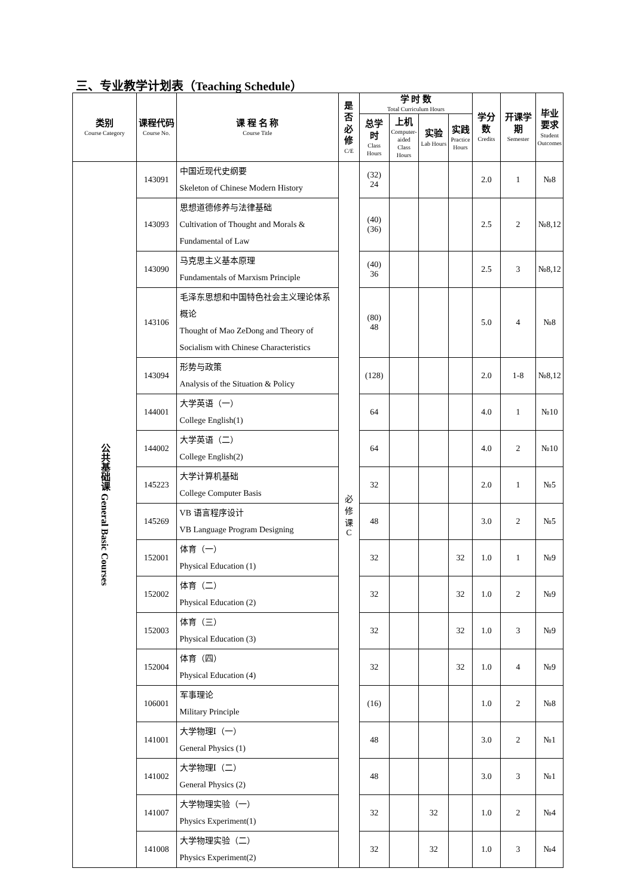三、专业教学计划表（Teaching Schedule）
| 类别 Course Category | 课程代码 Course No. | 课 程 名 称 Course Title | 是否必修 C/E | 学 时 数 Total Curriculum Hours | | | | 学分数 Credits | 开课学期 Semester | 毕业要求 Student Outcomes |
| --- | --- | --- | --- | --- | --- | --- | --- | --- | --- | --- |
| | | | | 总学时 Class Hours | 上机 Computer-aided Class Hours | 实验 Lab Hours | 实践 Practice Hours | | | |
| 公共基础课 General Basic Courses | 143091 | 中国近现代史纲要 Skeleton of Chinese Modern History | 必 修 课 C | (32) 24 | | | | 2.0 | 1 | №8 |
| | 143093 | 思想道德修养与法律基础 Cultivation of Thought and Morals & Fundamental of Law | | (40) (36) | | | | 2.5 | 2 | №8,12 |
| | 143090 | 马克思主义基本原理 Fundamentals of Marxism Principle | | (40) 36 | | | | 2.5 | 3 | №8,12 |
| | 143106 | 毛泽东思想和中国特色社会主义理论体系概论 Thought of Mao ZeDong and Theory of Socialism with Chinese Characteristics | | (80) 48 | | | | 5.0 | 4 | №8 |
| | 143094 | 形势与政策 Analysis of the Situation & Policy | | (128) | | | | 2.0 | 1-8 | №8,12 |
| | 144001 | 大学英语（一） College English(1) | | 64 | | | | 4.0 | 1 | №10 |
| | 144002 | 大学英语（二） College English(2) | | 64 | | | | 4.0 | 2 | №10 |
| | 145223 | 大学计算机基础 College Computer Basis | | 32 | | | | 2.0 | 1 | №5 |
| | 145269 | VB 语言程序设计 VB Language Program Designing | | 48 | | | | 3.0 | 2 | №5 |
| | 152001 | 体育（一） Physical Education (1) | | 32 | | | 32 | 1.0 | 1 | №9 |
| | 152002 | 体育（二） Physical Education (2) | | 32 | | | 32 | 1.0 | 2 | №9 |
| | 152003 | 体育（三） Physical Education (3) | | 32 | | | 32 | 1.0 | 3 | №9 |
| | 152004 | 体育（四） Physical Education (4) | | 32 | | | 32 | 1.0 | 4 | №9 |
| | 106001 | 军事理论 Military Principle | | (16) | | | | 1.0 | 2 | №8 |
| | 141001 | 大学物理Ⅰ（一） General Physics (1) | | 48 | | | | 3.0 | 2 | №1 |
| | 141002 | 大学物理Ⅰ（二） General Physics (2) | | 48 | | | | 3.0 | 3 | №1 |
| | 141007 | 大学物理实验（一） Physics Experiment(1) | | 32 | | 32 | | 1.0 | 2 | №4 |
| | 141008 | 大学物理实验（二） Physics Experiment(2) | | 32 | | 32 | | 1.0 | 3 | №4 |